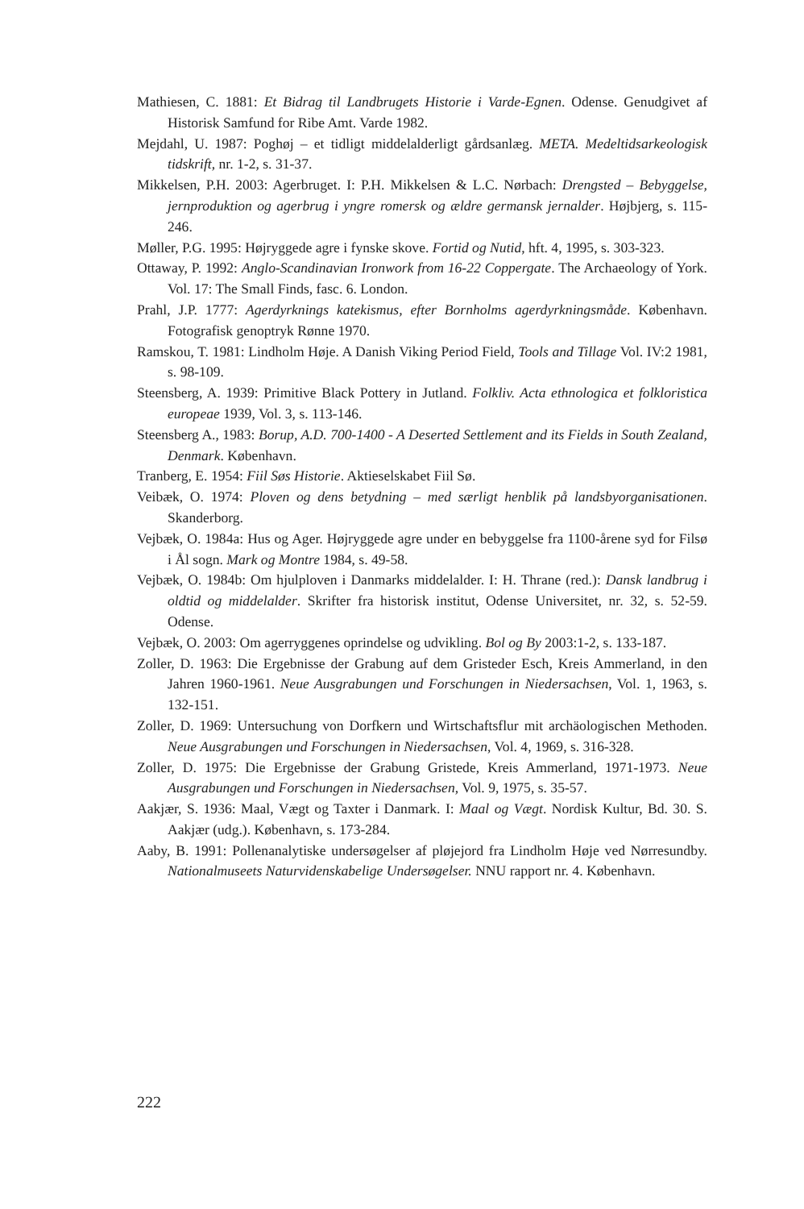Mathiesen, C. 1881: Et Bidrag til Landbrugets Historie i Varde-Egnen. Odense. Genudgivet af Historisk Samfund for Ribe Amt. Varde 1982.
Mejdahl, U. 1987: Poghøj – et tidligt middelalderligt gårdsanlæg. META. Medeltidsarkeologisk tidskrift, nr. 1-2, s. 31-37.
Mikkelsen, P.H. 2003: Agerbruget. I: P.H. Mikkelsen & L.C. Nørbach: Drengsted – Bebyggelse, jernproduktion og agerbrug i yngre romersk og ældre germansk jernalder. Højbjerg, s. 115-246.
Møller, P.G. 1995: Højryggede agre i fynske skove. Fortid og Nutid, hft. 4, 1995, s. 303-323.
Ottaway, P. 1992: Anglo-Scandinavian Ironwork from 16-22 Coppergate. The Archaeology of York. Vol. 17: The Small Finds, fasc. 6. London.
Prahl, J.P. 1777: Agerdyrknings katekismus, efter Bornholms agerdyrkningsmåde. København. Fotografisk genoptryk Rønne 1970.
Ramskou, T. 1981: Lindholm Høje. A Danish Viking Period Field, Tools and Tillage Vol. IV:2 1981, s. 98-109.
Steensberg, A. 1939: Primitive Black Pottery in Jutland. Folkliv. Acta ethnologica et folkloristica europeae 1939, Vol. 3, s. 113-146.
Steensberg A., 1983: Borup, A.D. 700-1400 - A Deserted Settlement and its Fields in South Zealand, Denmark. København.
Tranberg, E. 1954: Fiil Søs Historie. Aktieselskabet Fiil Sø.
Veibæk, O. 1974: Ploven og dens betydning – med særligt henblik på landsbyorganisationen. Skanderborg.
Vejbæk, O. 1984a: Hus og Ager. Højryggede agre under en bebyggelse fra 1100-årene syd for Filsø i Ål sogn. Mark og Montre 1984, s. 49-58.
Vejbæk, O. 1984b: Om hjulploven i Danmarks middelalder. I: H. Thrane (red.): Dansk landbrug i oldtid og middelalder. Skrifter fra historisk institut, Odense Universitet, nr. 32, s. 52-59. Odense.
Vejbæk, O. 2003: Om agerryggenes oprindelse og udvikling. Bol og By 2003:1-2, s. 133-187.
Zoller, D. 1963: Die Ergebnisse der Grabung auf dem Gristeder Esch, Kreis Ammerland, in den Jahren 1960-1961. Neue Ausgrabungen und Forschungen in Niedersachsen, Vol. 1, 1963, s. 132-151.
Zoller, D. 1969: Untersuchung von Dorfkern und Wirtschaftsflur mit archäologischen Methoden. Neue Ausgrabungen und Forschungen in Niedersachsen, Vol. 4, 1969, s. 316-328.
Zoller, D. 1975: Die Ergebnisse der Grabung Gristede, Kreis Ammerland, 1971-1973. Neue Ausgrabungen und Forschungen in Niedersachsen, Vol. 9, 1975, s. 35-57.
Aakjær, S. 1936: Maal, Vægt og Taxter i Danmark. I: Maal og Vægt. Nordisk Kultur, Bd. 30. S. Aakjær (udg.). København, s. 173-284.
Aaby, B. 1991: Pollenanalytiske undersøgelser af pløjejord fra Lindholm Høje ved Nørresundby. Nationalmuseets Naturvidenskabelige Undersøgelser. NNU rapport nr. 4. København.
222